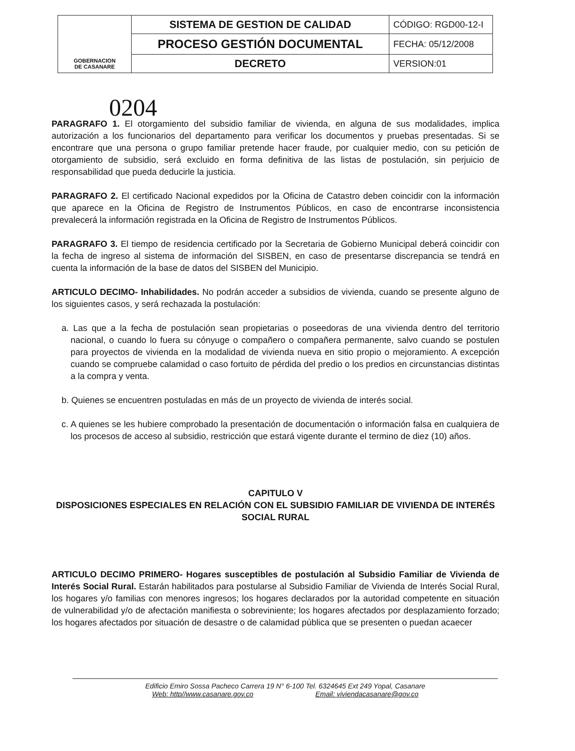| GOBERNACION DE CASANARE | SISTEMA DE GESTION DE CALIDAD | CÓDIGO: RGD00-12-I |
| | PROCESO GESTIÓN DOCUMENTAL | FECHA: 05/12/2008 |
| | DECRETO | VERSION:01 |
0204
PARAGRAFO 1. El otorgamiento del subsidio familiar de vivienda, en alguna de sus modalidades, implica autorización a los funcionarios del departamento para verificar los documentos y pruebas presentadas. Si se encontrare que una persona o grupo familiar pretende hacer fraude, por cualquier medio, con su petición de otorgamiento de subsidio, será excluido en forma definitiva de las listas de postulación, sin perjuicio de responsabilidad que pueda deducirle la justicia.
PARAGRAFO 2. El certificado Nacional expedidos por la Oficina de Catastro deben coincidir con la información que aparece en la Oficina de Registro de Instrumentos Públicos, en caso de encontrarse inconsistencia prevalecerá la información registrada en la Oficina de Registro de Instrumentos Públicos.
PARAGRAFO 3. El tiempo de residencia certificado por la Secretaria de Gobierno Municipal deberá coincidir con la fecha de ingreso al sistema de información del SISBEN, en caso de presentarse discrepancia se tendrá en cuenta la información de la base de datos del SISBEN del Municipio.
ARTICULO DECIMO- Inhabilidades. No podrán acceder a subsidios de vivienda, cuando se presente alguno de los siguientes casos, y será rechazada la postulación:
a. Las que a la fecha de postulación sean propietarias o poseedoras de una vivienda dentro del territorio nacional, o cuando lo fuera su cónyuge o compañero o compañera permanente, salvo cuando se postulen para proyectos de vivienda en la modalidad de vivienda nueva en sitio propio o mejoramiento. A excepción cuando se compruebe calamidad o caso fortuito de pérdida del predio o los predios en circunstancias distintas a la compra y venta.
b. Quienes se encuentren postuladas en más de un proyecto de vivienda de interés social.
c. A quienes se les hubiere comprobado la presentación de documentación o información falsa en cualquiera de los procesos de acceso al subsidio, restricción que estará vigente durante el termino de diez (10) años.
CAPITULO V
DISPOSICIONES ESPECIALES EN RELACIÓN CON EL SUBSIDIO FAMILIAR DE VIVIENDA DE INTERÉS SOCIAL RURAL
ARTICULO DECIMO PRIMERO- Hogares susceptibles de postulación al Subsidio Familiar de Vivienda de Interés Social Rural. Estarán habilitados para postularse al Subsidio Familiar de Vivienda de Interés Social Rural, los hogares y/o familias con menores ingresos; los hogares declarados por la autoridad competente en situación de vulnerabilidad y/o de afectación manifiesta o sobreviniente; los hogares afectados por desplazamiento forzado; los hogares afectados por situación de desastre o de calamidad pública que se presenten o puedan acaecer
Edificio Emiro Sossa Pacheco Carrera 19 N° 6-100 Tel. 6324645 Ext 249 Yopal, Casanare
Web: http//www.casanare.gov.co Email: viviendacasanare@gov.co